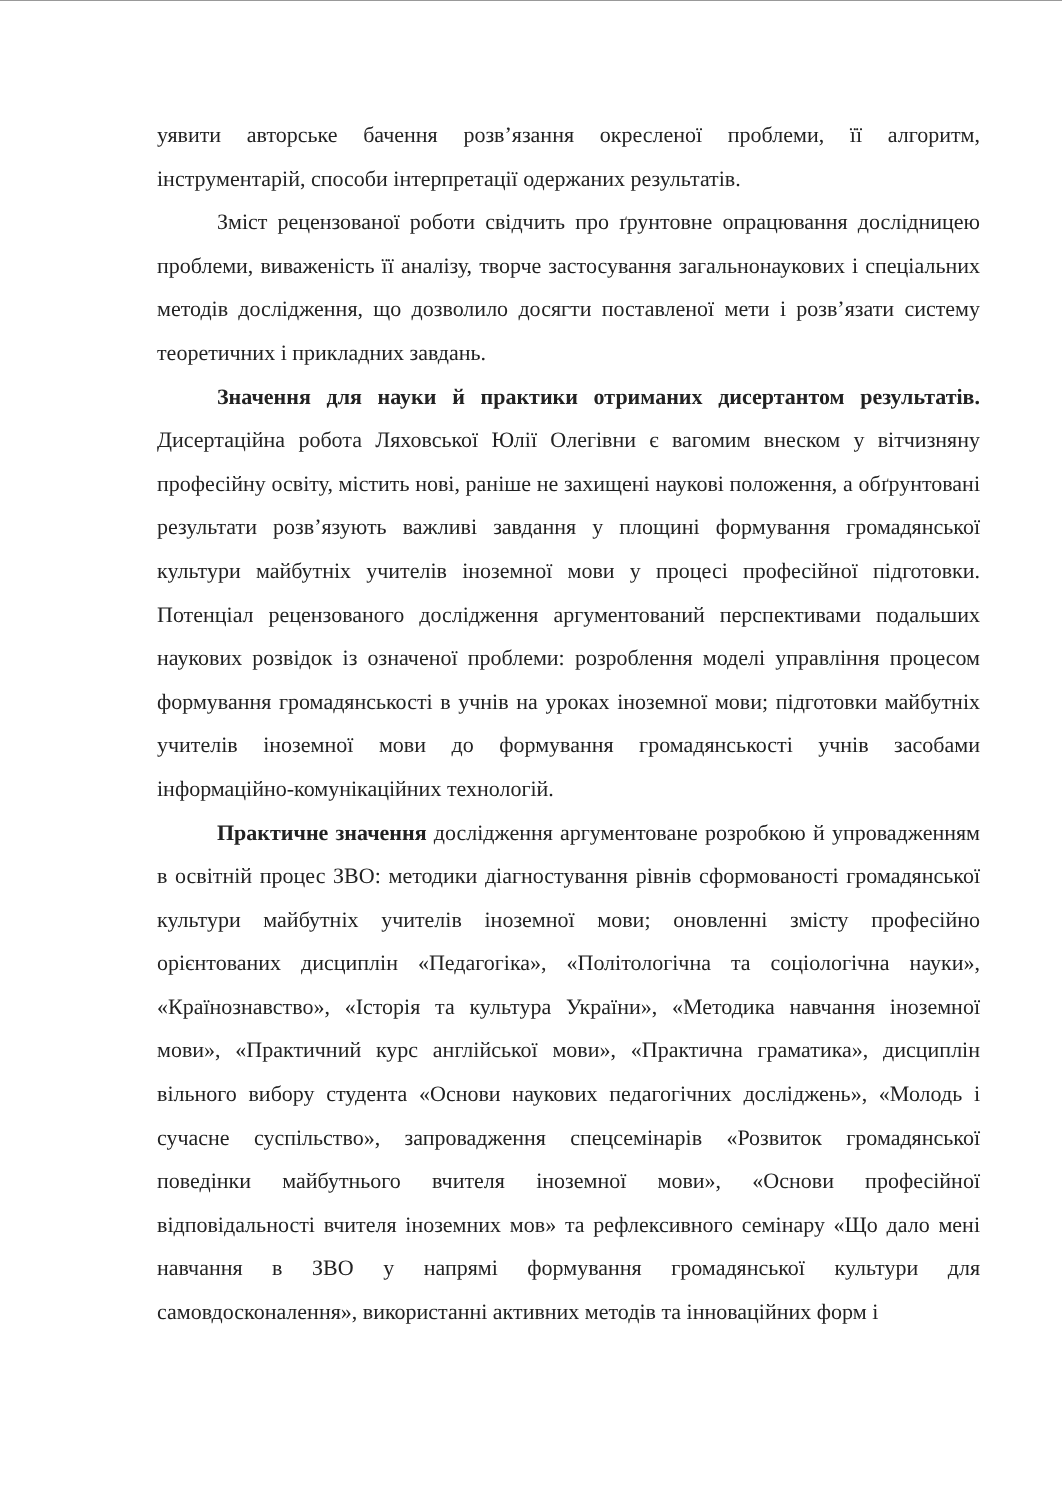уявити авторське бачення розв’язання окресленої проблеми, її алгоритм, інструментарій, способи інтерпретації одержаних результатів.
Зміст рецензованої роботи свідчить про ґрунтовне опрацювання дослідницею проблеми, виваженість її аналізу, творче застосування загальнонаукових і спеціальних методів дослідження, що дозволило досягти поставленої мети і розв’язати систему теоретичних і прикладних завдань.
Значення для науки й практики отриманих дисертантом результатів. Дисертаційна робота Ляховської Юлії Олегівни є вагомим внеском у вітчизняну професійну освіту, містить нові, раніше не захищені наукові положення, а обґрунтовані результати розв’язують важливі завдання у площині формування громадянської культури майбутніх учителів іноземної мови у процесі професійної підготовки. Потенціал рецензованого дослідження аргументований перспективами подальших наукових розвідок із означеної проблеми: розроблення моделі управління процесом формування громадянськості в учнів на уроках іноземної мови; підготовки майбутніх учителів іноземної мови до формування громадянськості учнів засобами інформаційно-комунікаційних технологій.
Практичне значення дослідження аргументоване розробкою й упровадженням в освітній процес ЗВО: методики діагностування рівнів сформованості громадянської культури майбутніх учителів іноземної мови; оновленні змісту професійно орієнтованих дисциплін «Педагогіка», «Політологічна та соціологічна науки», «Країнознавство», «Історія та культура України», «Методика навчання іноземної мови», «Практичний курс англійської мови», «Практична граматика», дисциплін вільного вибору студента «Основи наукових педагогічних досліджень», «Молодь і сучасне суспільство», запровадження спецсемінарів «Розвиток громадянської поведінки майбутнього вчителя іноземної мови», «Основи професійної відповідальності вчителя іноземних мов» та рефлексивного семінару «Що дало мені навчання в ЗВО у напрямі формування громадянської культури для самовдосконалення», використанні активних методів та інноваційних форм і